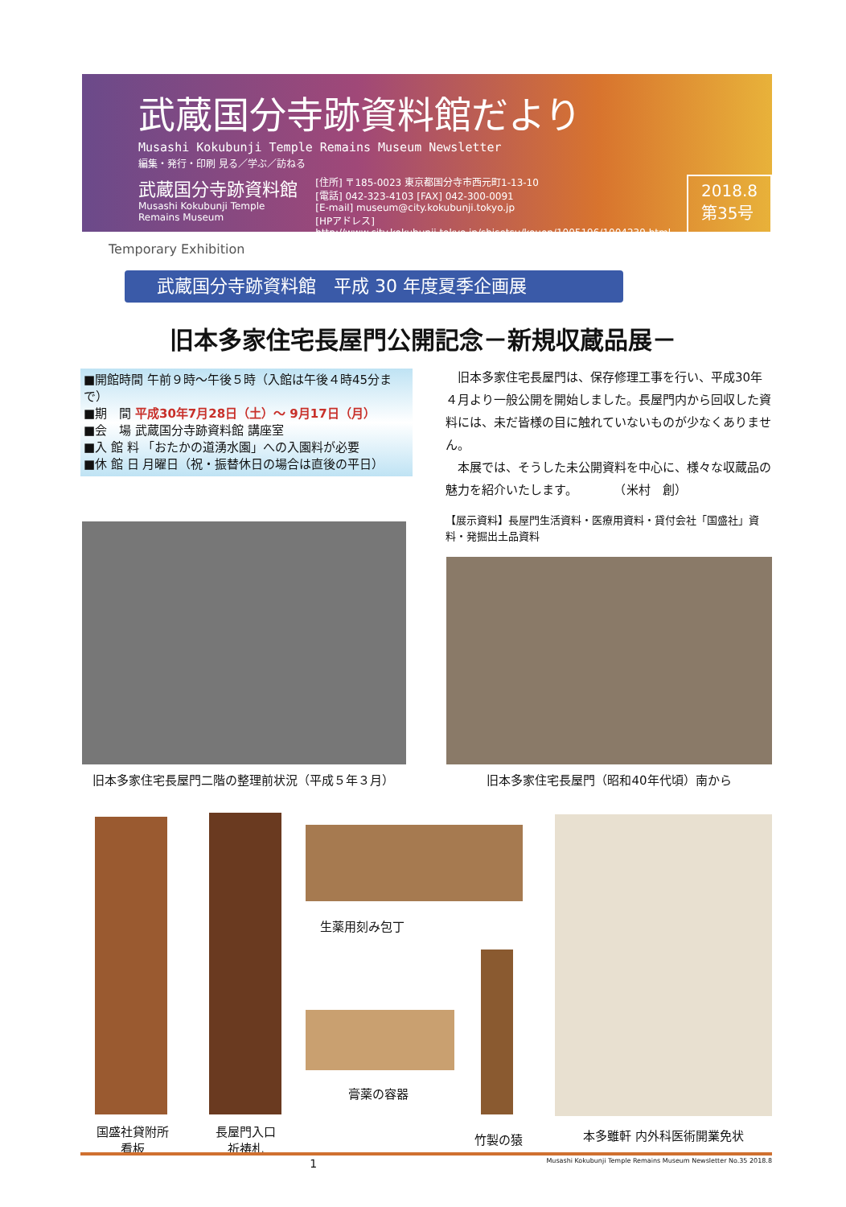武蔵国分寺跡資料館だより
Musashi Kokubunji Temple Remains Museum Newsletter
編集・発行・印刷 見る／学ぶ／訪ねる
武蔵国分寺跡資料館
Musashi Kokubunji Temple Remains Museum
[住所] 〒185-0023 東京都国分寺市西元町1-13-10
[電話] 042-323-4103 [FAX] 042-300-0091
[E-mail] museum@city.kokubunji.tokyo.jp
[HPアドレス]
http://www.city.kokubunji.tokyo.jp/shisetsu/kouen/1005196/1004239.html
2018.8
第35号
Temporary Exhibition
武蔵国分寺跡資料館　平成 30 年度夏季企画展
旧本多家住宅長屋門公開記念－新規収蔵品展－
■開館時間 午前９時～午後５時（入館は午後４時45分まで）
■期　間 平成30年7月28日（土）～ 9月17日（月）
■会　場 武蔵国分寺跡資料館 講座室
■入 館 料 「おたかの道湧水園」への入園料が必要
■休 館 日 月曜日（祝・振替休日の場合は直後の平日）
　旧本多家住宅長屋門は、保存修理工事を行い、平成30年４月より一般公開を開始しました。長屋門内から回収した資料には、未だ皆様の目に触れていないものが少なくありません。
　本展では、そうした未公開資料を中心に、様々な収蔵品の魅力を紹介いたします。　　　　（米村　創）
【展示資料】長屋門生活資料・医療用資料・貸付会社「国盛社」資料・発掘出土品資料
旧本多家住宅長屋門二階の整理前状況（平成５年３月） 旧本多家住宅長屋門（昭和40年代頃）南から
国盛社貸附所
看板
長屋門入口
祈祷札
生薬用刻み包丁
膏薬の容器
竹製の猿 本多雖軒 内外科医術開業免状
1 Musashi Kokubunji Temple Remains Museum Newsletter No.35 2018.8